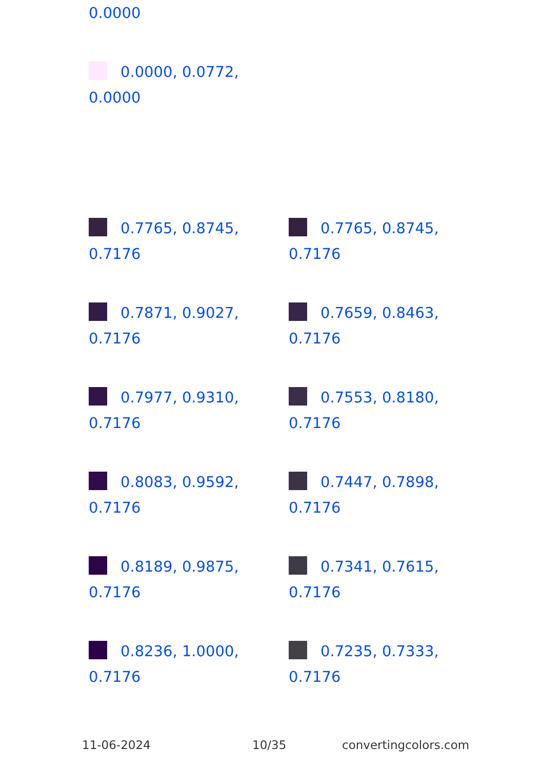0.0000
0.0000, 0.0772, 0.0000
0.7765, 0.8745, 0.7176
0.7765, 0.8745, 0.7176
0.7871, 0.9027, 0.7176
0.7659, 0.8463, 0.7176
0.7977, 0.9310, 0.7176
0.7553, 0.8180, 0.7176
0.8083, 0.9592, 0.7176
0.7447, 0.7898, 0.7176
0.8189, 0.9875, 0.7176
0.7341, 0.7615, 0.7176
0.8236, 1.0000, 0.7176
0.7235, 0.7333, 0.7176
11-06-2024 10/35 convertingcolors.com